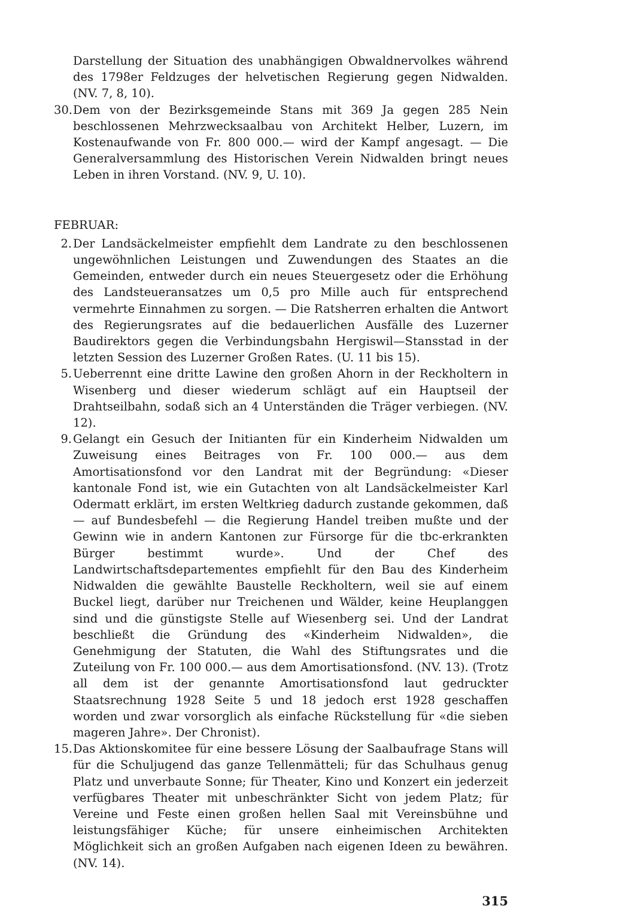Darstellung der Situation des unabhängigen Obwaldnervolkes während des 1798er Feldzuges der helvetischen Regierung gegen Nidwalden. (NV. 7, 8, 10).
30. Dem von der Bezirksgemeinde Stans mit 369 Ja gegen 285 Nein beschlossenen Mehrzwecksaalbau von Architekt Helber, Luzern, im Kostenaufwande von Fr. 800 000.— wird der Kampf angesagt. — Die Generalversammlung des Historischen Verein Nidwalden bringt neues Leben in ihren Vorstand. (NV. 9, U. 10).
FEBRUAR:
2. Der Landsäckelmeister empfiehlt dem Landrate zu den beschlossenen ungewöhnlichen Leistungen und Zuwendungen des Staates an die Gemeinden, entweder durch ein neues Steuergesetz oder die Erhöhung des Landsteueransatzes um 0,5 pro Mille auch für entsprechend vermehrte Einnahmen zu sorgen. — Die Ratsherren erhalten die Antwort des Regierungsrates auf die bedauerlichen Ausfälle des Luzerner Baudirektors gegen die Verbindungsbahn Hergiswil—Stansstad in der letzten Session des Luzerner Großen Rates. (U. 11 bis 15).
5. Ueberrennt eine dritte Lawine den großen Ahorn in der Reckholtern in Wisenberg und dieser wiederum schlägt auf ein Hauptseil der Drahtseilbahn, sodaß sich an 4 Unterständen die Träger verbiegen. (NV. 12).
9. Gelangt ein Gesuch der Initianten für ein Kinderheim Nidwalden um Zuweisung eines Beitrages von Fr. 100 000.— aus dem Amortisationsfond vor den Landrat mit der Begründung: «Dieser kantonale Fond ist, wie ein Gutachten von alt Landsäckelmeister Karl Odermatt erklärt, im ersten Weltkrieg dadurch zustande gekommen, daß — auf Bundesbefehl — die Regierung Handel treiben mußte und der Gewinn wie in andern Kantonen zur Fürsorge für die tbc-erkrankten Bürger bestimmt wurde». Und der Chef des Landwirtschaftsdepartementes empfiehlt für den Bau des Kinderheim Nidwalden die gewählte Baustelle Reckholtern, weil sie auf einem Buckel liegt, darüber nur Treichenen und Wälder, keine Heuplanggen sind und die günstigste Stelle auf Wiesenberg sei. Und der Landrat beschließt die Gründung des «Kinderheim Nidwalden», die Genehmigung der Statuten, die Wahl des Stiftungsrates und die Zuteilung von Fr. 100 000.— aus dem Amortisationsfond. (NV. 13). (Trotz all dem ist der genannte Amortisationsfond laut gedruckter Staatsrechnung 1928 Seite 5 und 18 jedoch erst 1928 geschaffen worden und zwar vorsorglich als einfache Rückstellung für «die sieben mageren Jahre». Der Chronist).
15. Das Aktionskomitee für eine bessere Lösung der Saalbaufrage Stans will für die Schuljugend das ganze Tellenmätteli; für das Schulhaus genug Platz und unverbaute Sonne; für Theater, Kino und Konzert ein jederzeit verfügbares Theater mit unbeschränkter Sicht von jedem Platz; für Vereine und Feste einen großen hellen Saal mit Vereinsbühne und leistungsfähiger Küche; für unsere einheimischen Architekten Möglichkeit sich an großen Aufgaben nach eigenen Ideen zu bewähren. (NV. 14).
315